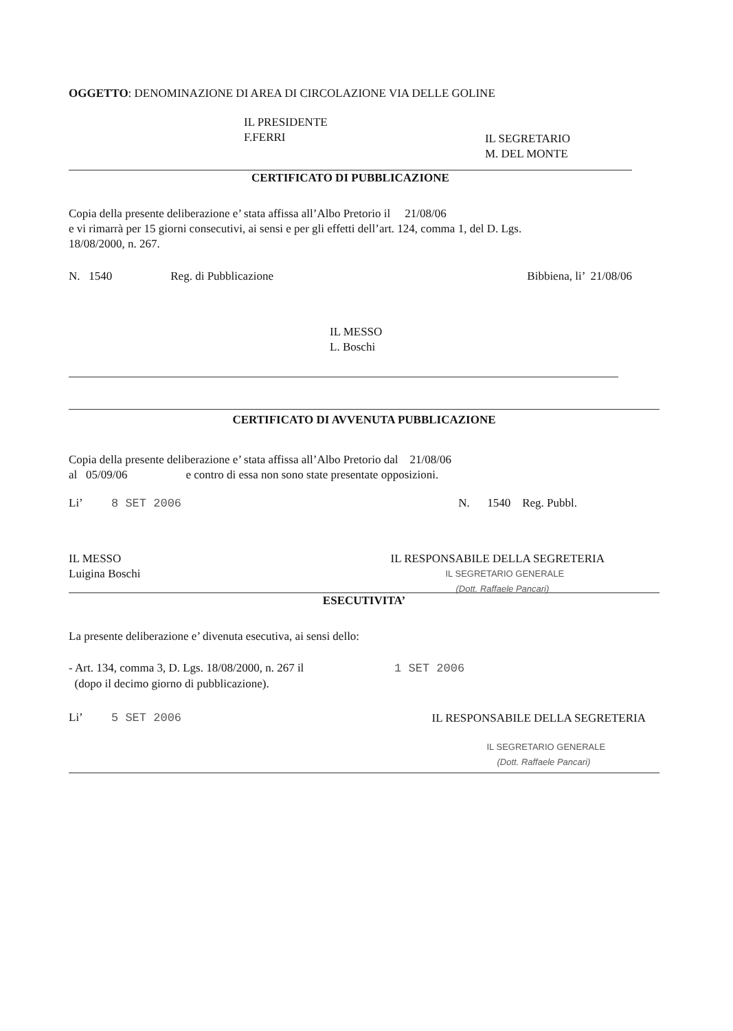OGGETTO: DENOMINAZIONE DI AREA DI CIRCOLAZIONE VIA DELLE GOLINE
IL PRESIDENTE
F.FERRI
IL SEGRETARIO
M. DEL MONTE
CERTIFICATO DI PUBBLICAZIONE
Copia della presente deliberazione e’ stata affissa all’Albo Pretorio il 21/08/06
e vi rimarrà per 15 giorni consecutivi, ai sensi e per gli effetti dell’art. 124, comma 1, del D. Lgs.
18/08/2000, n. 267.
N. 1540 Reg. di Pubblicazione Bibbiena, li’ 21/08/06
IL MESSO
L. Boschi
CERTIFICATO DI AVVENUTA PUBBLICAZIONE
Copia della presente deliberazione e’ stata affissa all’Albo Pretorio dal 21/08/06
al 05/09/06 e contro di essa non sono state presentate opposizioni.
Li’ 8 SET 2006 N. 1540 Reg. Pubbl.
IL MESSO
Luigina Boschi
IL RESPONSABILE DELLA SEGRETERIA
IL SEGRETARIO GENERALE
(Dott. Raffaele Pancari)
ESECUTIVITA’
La presente deliberazione e’ divenuta esecutiva, ai sensi dello:
- Art. 134, comma 3, D. Lgs. 18/08/2000, n. 267 il 1 SET 2006
(dopo il decimo giorno di pubblicazione).
Li’ 5 SET 2006
IL RESPONSABILE DELLA SEGRETERIA
IL SEGRETARIO GENERALE
(Dott. Raffaele Pancari)